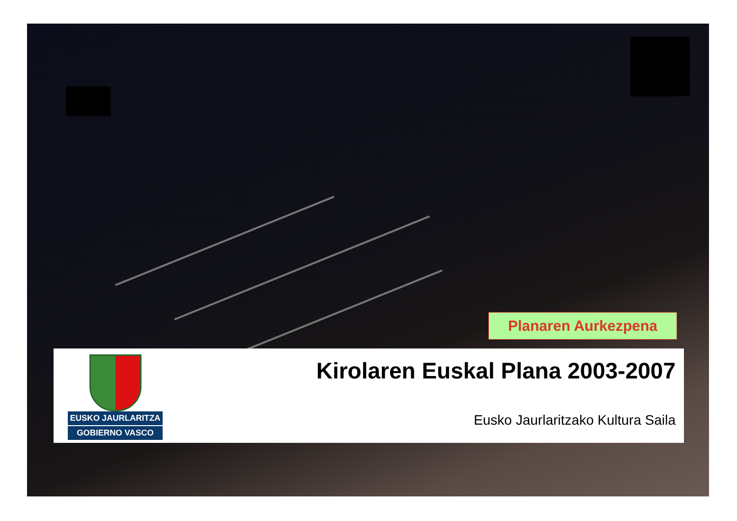Planaren Aurkezpena
EUSKO JAURLARITZA
GOBIERNO VASCO
Kirolaren Euskal Plana 2003-2007
Eusko Jaurlaritzako Kultura Saila